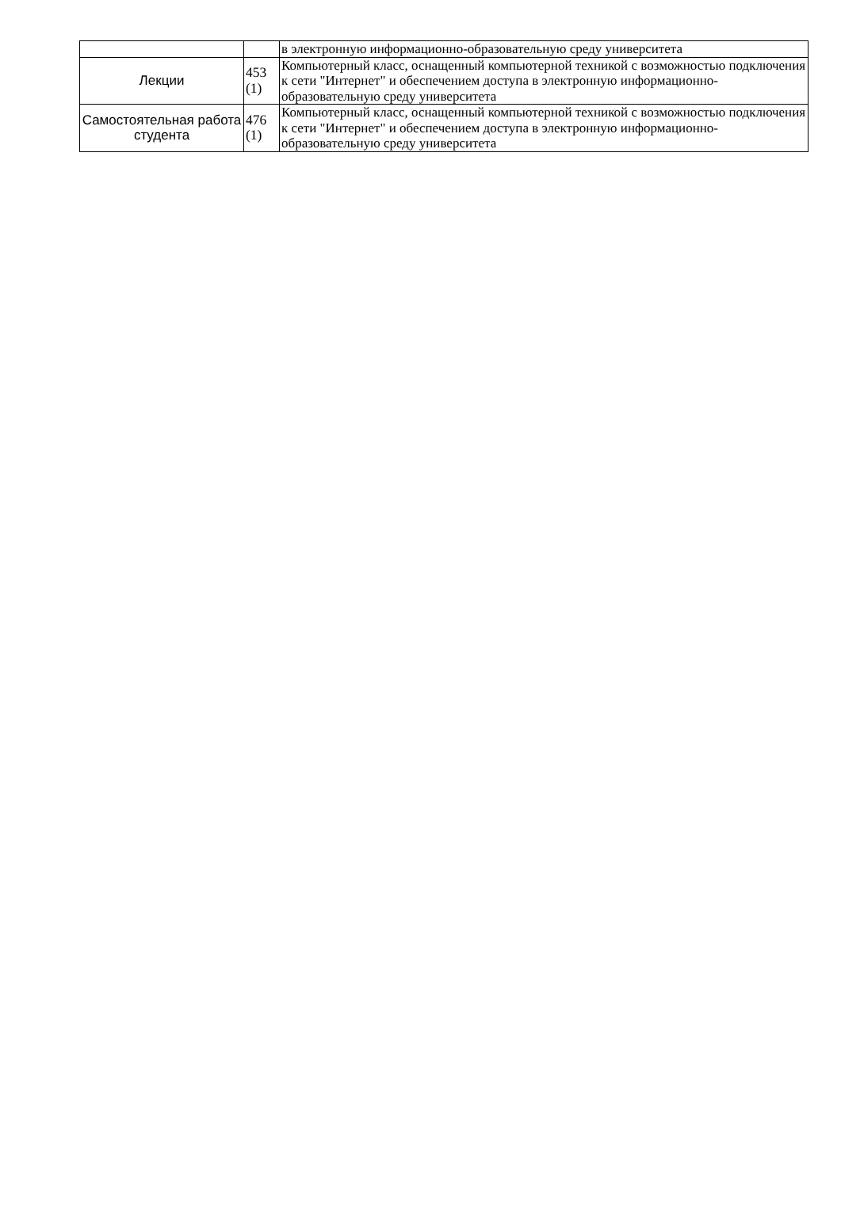| | | в электронную информационно-образовательную среду университета |
| Лекции | 453 (1) | Компьютерный класс, оснащенный компьютерной техникой с возможностью подключения к сети "Интернет" и обеспечением доступа в электронную информационно-образовательную среду университета |
| Самостоятельная работа студента | 476 (1) | Компьютерный класс, оснащенный компьютерной техникой с возможностью подключения к сети "Интернет" и обеспечением доступа в электронную информационно-образовательную среду университета |